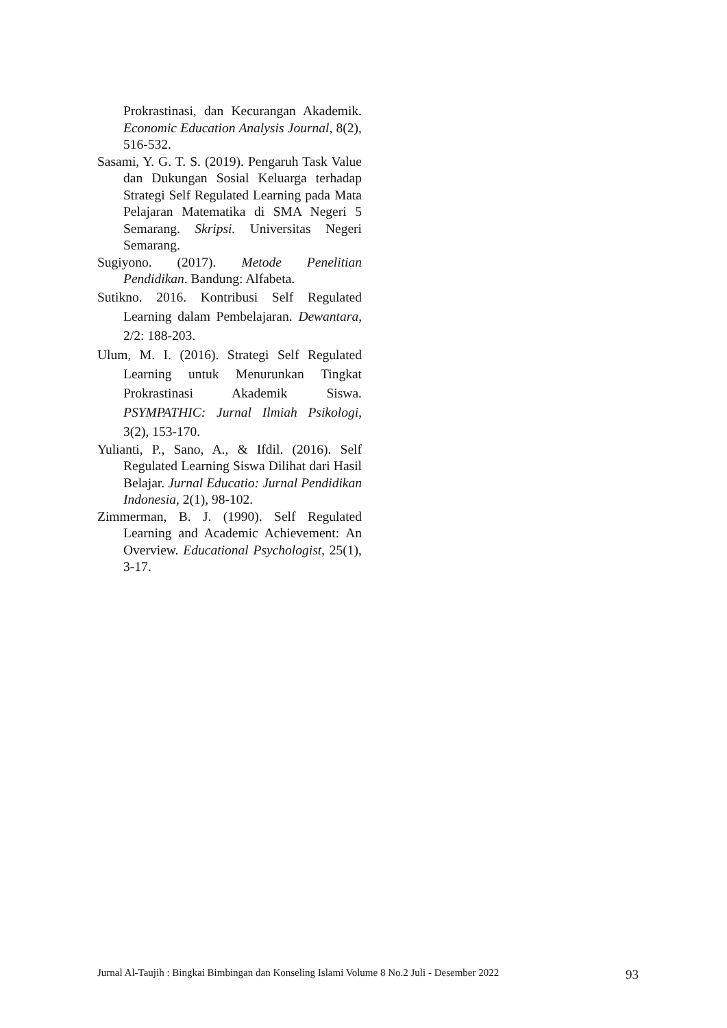Prokrastinasi, dan Kecurangan Akademik. Economic Education Analysis Journal, 8(2), 516-532.
Sasami, Y. G. T. S. (2019). Pengaruh Task Value dan Dukungan Sosial Keluarga terhadap Strategi Self Regulated Learning pada Mata Pelajaran Matematika di SMA Negeri 5 Semarang. Skripsi. Universitas Negeri Semarang.
Sugiyono. (2017). Metode Penelitian Pendidikan. Bandung: Alfabeta.
Sutikno. 2016. Kontribusi Self Regulated Learning dalam Pembelajaran. Dewantara, 2/2: 188-203.
Ulum, M. I. (2016). Strategi Self Regulated Learning untuk Menurunkan Tingkat Prokrastinasi Akademik Siswa. PSYMPATHIC: Jurnal Ilmiah Psikologi, 3(2), 153-170.
Yulianti, P., Sano, A., & Ifdil. (2016). Self Regulated Learning Siswa Dilihat dari Hasil Belajar. Jurnal Educatio: Jurnal Pendidikan Indonesia, 2(1), 98-102.
Zimmerman, B. J. (1990). Self Regulated Learning and Academic Achievement: An Overview. Educational Psychologist, 25(1), 3-17.
Jurnal Al-Taujih : Bingkai Bimbingan dan Konseling Islami Volume 8 No.2 Juli - Desember 2022 93